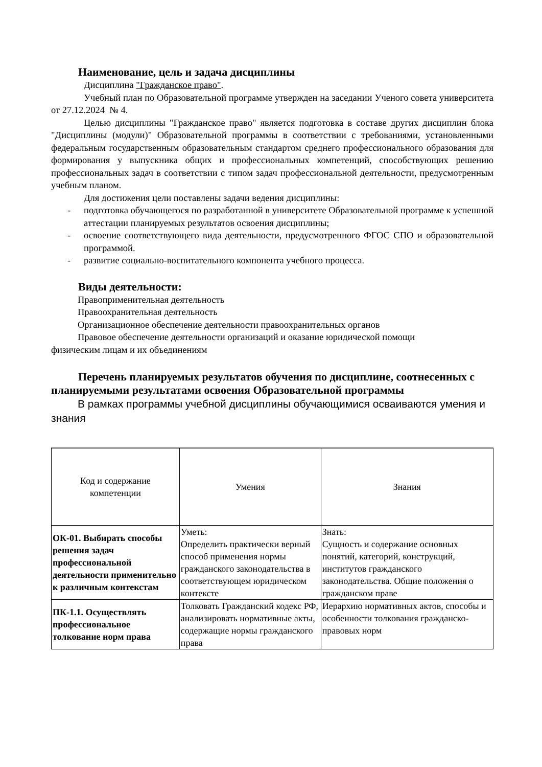Наименование, цель и задача дисциплины
Дисциплина "Гражданское право".
Учебный план по Образовательной программе утвержден на заседании Ученого совета университета от 27.12.2024 № 4.
Целью дисциплины "Гражданское право" является подготовка в составе других дисциплин блока "Дисциплины (модули)" Образовательной программы в соответствии с требованиями, установленными федеральным государственным образовательным стандартом среднего профессионального образования для формирования у выпускника общих и профессиональных компетенций, способствующих решению профессиональных задач в соответствии с типом задач профессиональной деятельности, предусмотренным учебным планом.
Для достижения цели поставлены задачи ведения дисциплины:
- подготовка обучающегося по разработанной в университете Образовательной программе к успешной аттестации планируемых результатов освоения дисциплины;
- освоение соответствующего вида деятельности, предусмотренного ФГОС СПО и образовательной программой.
- развитие социально-воспитательного компонента учебного процесса.
Виды деятельности:
Правоприменительная деятельность
Правоохранительная деятельность
Организационное обеспечение деятельности правоохранительных органов
Правовое обеспечение деятельности организаций и оказание юридической помощи
физическим лицам и их объединениям
Перечень планируемых результатов обучения по дисциплине, соотнесенных с планируемыми результатами освоения Образовательной программы
В рамках программы учебной дисциплины обучающимися осваиваются умения и знания
| Код и содержание компетенции | Умения | Знания |
| --- | --- | --- |
| ОК-01. Выбирать способы решения задач профессиональной деятельности применительно к различным контекстам | Уметь: Определить практически верный способ применения нормы гражданского законодательства в соответствующем юридическом контексте | Знать: Сущность и содержание основных понятий, категорий, конструкций, институтов гражданского законодательства. Общие положения о гражданском праве |
| ПК-1.1. Осуществлять профессиональное толкование норм права | Толковать Гражданский кодекс РФ, анализировать нормативные акты, содержащие нормы гражданского права | Иерархию нормативных актов, способы и особенности толкования гражданско-правовых норм |